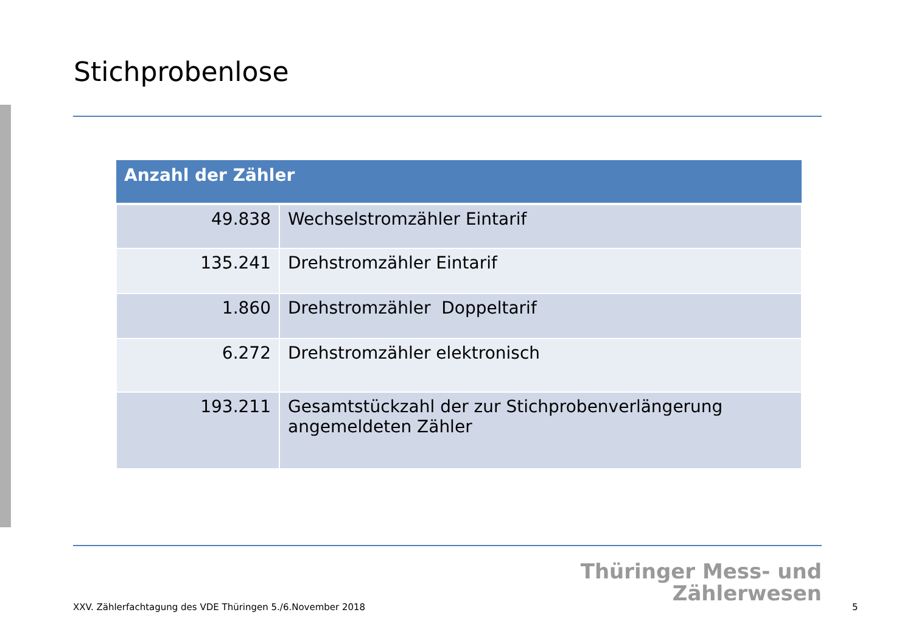Stichprobenlose
| Anzahl der Zähler | |
| --- | --- |
| 49.838 | Wechselstromzähler Eintarif |
| 135.241 | Drehstromzähler Eintarif |
| 1.860 | Drehstromzähler Doppeltarif |
| 6.272 | Drehstromzähler elektronisch |
| 193.211 | Gesamtstückzahl der zur Stichprobenverlängerung angemeldeten Zähler |
Thüringer Mess- und
Zählerwesen
XXV. Zählerfachtagung des VDE Thüringen 5./6.November 2018
5